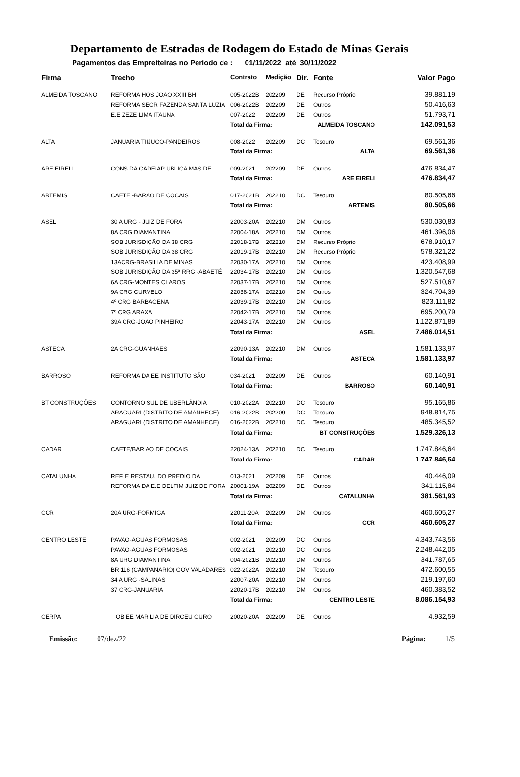Departamento de Estradas de Rodagem do Estado de Minas Gerais
Pagamentos das Empreiteiras no Período de : 01/11/2022 até 30/11/2022
| Firma | Trecho | Contrato | Medição | Dir. | Fonte | Valor Pago |
| --- | --- | --- | --- | --- | --- | --- |
| ALMEIDA TOSCANO | REFORMA HOS JOAO XXIII BH | 005-2022B | 202209 | DE | Recurso Próprio | 39.881,19 |
| | REFORMA SECR FAZENDA SANTA LUZIA | 006-2022B | 202209 | DE | Outros | 50.416,63 |
| | E.E ZEZE LIMA ITAUNA | 007-2022 | 202209 | DE | Outros | 51.793,71 |
| | | Total da Firma: | | ALMEIDA TOSCANO | | 142.091,53 |
| ALTA | JANUARIA TIIJUCO-PANDEIROS | 008-2022 | 202209 | DC | Tesouro | 69.561,36 |
| | | Total da Firma: | | ALTA | | 69.561,36 |
| ARE EIRELI | CONS DA CADEIAP UBLICA MAS DE | 009-2021 | 202209 | DE | Outros | 476.834,47 |
| | | Total da Firma: | | ARE EIRELI | | 476.834,47 |
| ARTEMIS | CAETE -BARAO DE COCAIS | 017-2021B | 202210 | DC | Tesouro | 80.505,66 |
| | | Total da Firma: | | ARTEMIS | | 80.505,66 |
| ASEL | 30 A URG - JUIZ DE FORA | 22003-20A | 202210 | DM | Outros | 530.030,83 |
| | 8A CRG DIAMANTINA | 22004-18A | 202210 | DM | Outros | 461.396,06 |
| | SOB JURISDIÇÃO DA 38 CRG | 22018-17B | 202210 | DM | Recurso Próprio | 678.910,17 |
| | SOB JURISDIÇÃO DA 38 CRG | 22019-17B | 202210 | DM | Recurso Próprio | 578.321,22 |
| | 13ACRG-BRASILIA DE MINAS | 22030-17A | 202210 | DM | Outros | 423.408,99 |
| | SOB JURISDIÇÃO DA 35ª RRG -ABAETÉ | 22034-17B | 202210 | DM | Outros | 1.320.547,68 |
| | 6A CRG-MONTES CLAROS | 22037-17B | 202210 | DM | Outros | 527.510,67 |
| | 9A CRG CURVELO | 22038-17A | 202210 | DM | Outros | 324.704,39 |
| | 4º CRG BARBACENA | 22039-17B | 202210 | DM | Outros | 823.111,82 |
| | 7º CRG ARAXA | 22042-17B | 202210 | DM | Outros | 695.200,79 |
| | 39A CRG-JOAO PINHEIRO | 22043-17A | 202210 | DM | Outros | 1.122.871,89 |
| | | Total da Firma: | | ASEL | | 7.486.014,51 |
| ASTECA | 2A CRG-GUANHAES | 22090-13A | 202210 | DM | Outros | 1.581.133,97 |
| | | Total da Firma: | | ASTECA | | 1.581.133,97 |
| BARROSO | REFORMA DA EE INSTITUTO SÃO | 034-2021 | 202209 | DE | Outros | 60.140,91 |
| | | Total da Firma: | | BARROSO | | 60.140,91 |
| BT CONSTRUÇÕES | CONTORNO SUL DE UBERLÂNDIA | 010-2022A | 202210 | DC | Tesouro | 95.165,86 |
| | ARAGUARI (DISTRITO DE AMANHECE) | 016-2022B | 202209 | DC | Tesouro | 948.814,75 |
| | ARAGUARI (DISTRITO DE AMANHECE) | 016-2022B | 202210 | DC | Tesouro | 485.345,52 |
| | | Total da Firma: | | BT CONSTRUÇÕES | | 1.529.326,13 |
| CADAR | CAETE/BAR AO DE COCAIS | 22024-13A | 202210 | DC | Tesouro | 1.747.846,64 |
| | | Total da Firma: | | CADAR | | 1.747.846,64 |
| CATALUNHA | REF. E RESTAU. DO PREDIO DA | 013-2021 | 202209 | DE | Outros | 40.446,09 |
| | REFORMA DA E.E DELFIM JUIZ DE FORA | 20001-19A | 202209 | DE | Outros | 341.115,84 |
| | | Total da Firma: | | CATALUNHA | | 381.561,93 |
| CCR | 20A URG-FORMIGA | 22011-20A | 202209 | DM | Outros | 460.605,27 |
| | | Total da Firma: | | CCR | | 460.605,27 |
| CENTRO LESTE | PAVAO-AGUAS FORMOSAS | 002-2021 | 202209 | DC | Outros | 4.343.743,56 |
| | PAVAO-AGUAS FORMOSAS | 002-2021 | 202210 | DC | Outros | 2.248.442,05 |
| | 8A URG DIAMANTINA | 004-2021B | 202210 | DM | Outros | 341.787,65 |
| | BR 116 (CAMPANARIO) GOV VALADARES | 022-2022A | 202210 | DM | Tesouro | 472.600,55 |
| | 34 A URG -SALINAS | 22007-20A | 202210 | DM | Outros | 219.197,60 |
| | 37 CRG-JANUARIA | 22020-17B | 202210 | DM | Outros | 460.383,52 |
| | | Total da Firma: | | CENTRO LESTE | | 8.086.154,93 |
| CERPA | OB EE MARILIA DE DIRCEU OURO | 20020-20A | 202209 | DE | Outros | 4.932,59 |
Emissão: 07/dez/22 Página: 1/5